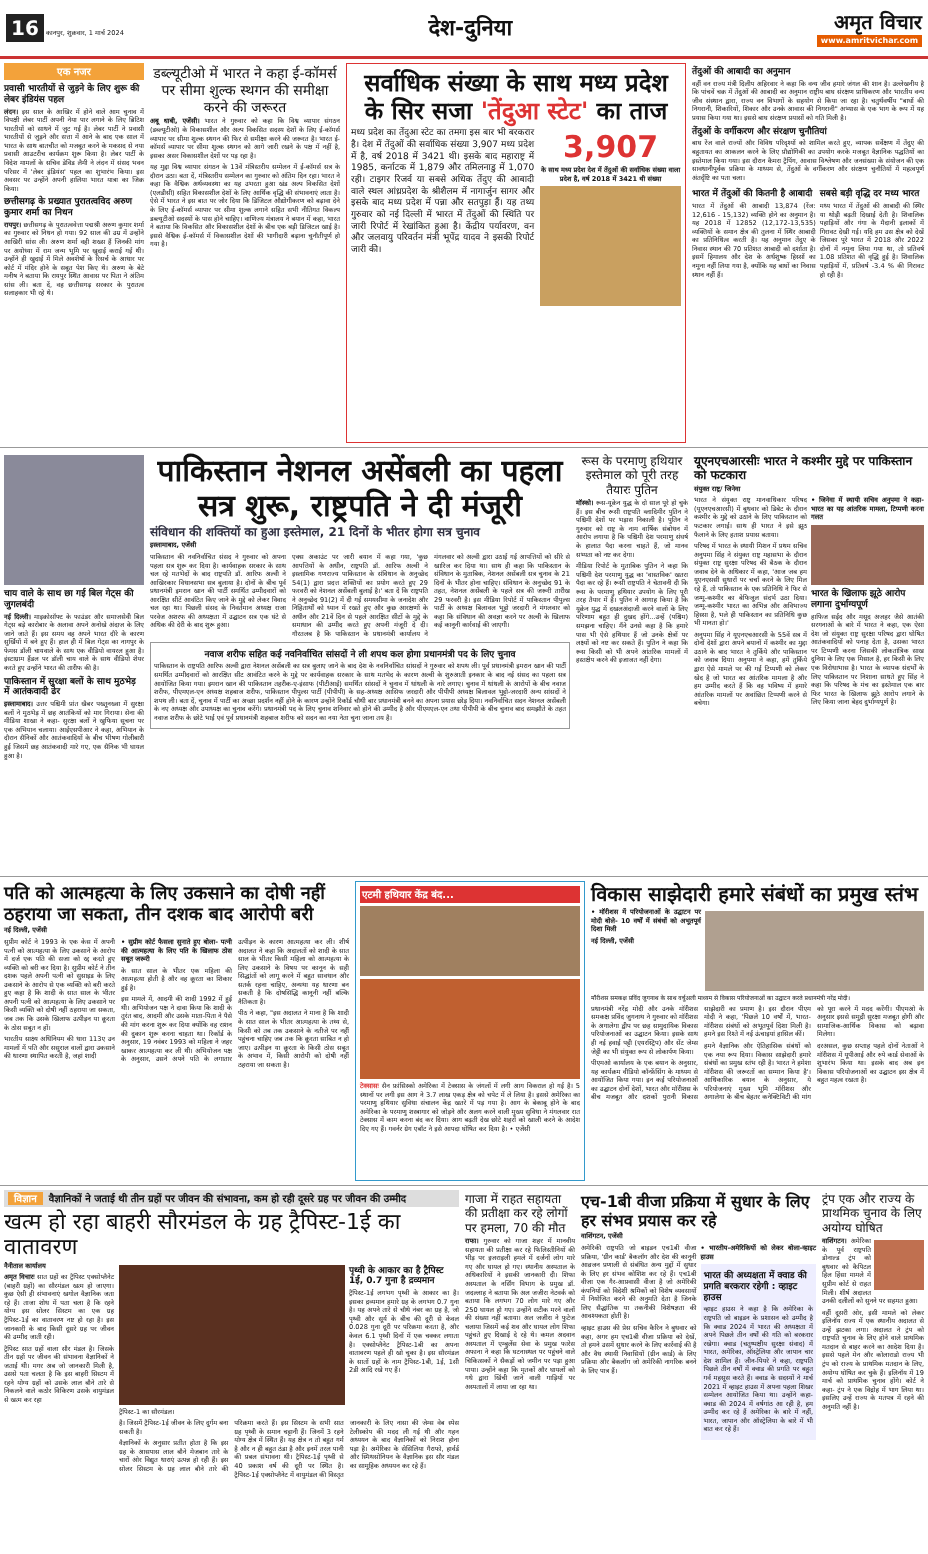16 कानपुर, शुक्रवार, 1 मार्च 2024
देश-दुनिया अमृत विचार
www.amritvichar.com
एक नजर
प्रवासी भारतीयों से जुड़ने के लिए शुरू की लेबर इंडियंस पहल
लंदन। इस साल के आखिर में होने वाले आम चुनाव में विपक्षी लेबर पार्टी अपनी नेया पार लगाने के लिए ब्रिटिश भारतीयों को साधने में जुट गई है। लेबर पार्टी ने प्रवासी भारतीयों से जुड़ने और सत्ता में आने के बाद एक साल में भारत के साथ बातचीत को मजबूत करने के मकसद से नया प्रवासी आउटरीच कार्यक्रम शुरू किया है। लेबर पार्टी के विदेश मामलों के सचिव डेविड लैमी ने लंदन में संसद भवन परिसर में 'लेबर इंडियंस' पहल का शुभारंभ किया। इस अवसर पर उन्होंने अपनी हालिया भारत यात्रा का जिक्र किया।
छत्तीसगढ़ के प्रख्यात पुरातत्वविद अरुण कुमार शर्मा का निधन
रायपुर। छत्तीसगढ़ के पुरातत्ववेत्ता पद्मश्री अरुण कुमार शर्मा का गुरुवार को निधन हो गया। 92 साल की उम्र में उन्होंने आखिरी सांस ली। अरुण शर्मा वही शख्स हैं जिनकी मांग पर अयोध्या में राम जन्म भूमि पर खुदाई कराई गई थी। उन्होंने ही खुदाई में मिले अवशेषों के रिसर्च के आधार पर कोर्ट में मंदिर होने के सबूत पेश किए थे। अरुण के बेटे मनीष ने बताया कि रायपुर स्थित आवास पर पिता ने अंतिम सांस ली। बता दें, वह छत्तीसगढ़ सरकार के पुरातत्व सलाहकार भी रहे थे।
डब्ल्यूटीओ में भारत ने कहा ई-कॉमर्स पर सीमा शुल्क स्थगन की समीक्षा करने की जरूरत
अबू धाबी, एजेंसी। भारत ने गुरुवार को कहा कि विश्व व्यापार संगठन (डब्ल्यूटीओ) के विकासशील और अल्प विकसित सदस्य देशों के लिए ई-कॉमर्स व्यापार पर सीमा शुल्क स्थगन की फिर से समीक्षा करने की जरूरत है। भारत ई-कॉमर्स व्यापार पर सीमा शुल्क स्थगन को आगे जारी रखने के पक्ष में नहीं है, इसका असर विकासशील देशों पर पड़ रहा है।
यह मुद्दा विश्व व्यापार संगठन के 13वें मंत्रिस्तरीय सम्मेलन में ई-कॉमर्स सत्र के दौरान उठा। बता दें, मंत्रिस्तरीय सम्मेलन का गुरुवार को अंतिम दिन रहा। भारत ने कहा कि वैश्विक अर्थव्यवस्था का यह उभरता हुआ खंड अल्प विकसित देशों (एलडीसी) सहित विकासशील देशों के लिए आर्थिक वृद्धि की संभावनाएं लाता है। ऐसे में भारत ने इस बात पर जोर दिया कि डिजिटल औद्योगीकरण को बढ़ावा देने के लिए ई-कॉमर्स व्यापार पर सीमा शुल्क लगाने सहित सभी नीतिगत विकल्प डब्ल्यूटीओ सदस्यों के पास होने चाहिए। वाणिज्य मंत्रालय ने बयान में कहा, भारत ने बताया कि विकसित और विकासशील देशों के बीच एक बड़ी डिजिटल खाई है। इससे वैश्विक ई-कॉमर्स में विकासशील देशों की भागीदारी बढ़ाना चुनौतीपूर्ण हो गया है।
सर्वाधिक संख्या के साथ मध्य प्रदेश के सिर सजा 'तेंदुआ स्टेट' का ताज
मध्य प्रदेश का तेंदुआ स्टेट का तमगा इस बार भी बरकरार है। देश में तेंदुओं की सर्वाधिक संख्या 3,907 मध्य प्रदेश में है, वर्ष 2018 में 3421 थी। इसके बाद महाराष्ट्र में 1985, कर्नाटक में 1,879 और तमिलनाडु में 1,070 रही। टाइगर रिजर्व या सबसे अधिक तेंदुए की आबादी वाले स्थल आंध्रप्रदेश के श्रीशैलम में नागार्जुन सागर और इसके बाद मध्य प्रदेश में पन्ना और सतपुड़ा हैं। यह तथ्य गुरुवार को नई दिल्ली में भारत में तेंदुओं की स्थिति पर जारी रिपोर्ट में रेखांकित हुआ है। केंद्रीय पर्यावरण, वन और जलवायु परिवर्तन मंत्री भूपेंद्र यादव ने इसकी रिपोर्ट जारी की।
3,907
के साथ मध्य प्रदेश देश में तेंदुओं की सर्वाधिक संख्या वाला प्रदेश है, वर्ष 2018 में 3421 थी संख्या
तेंदुओं की आबादी का अनुमान
वहीं वन राज्य मंत्री दिलीप अहिरवार ने कहा कि वन्य जीव हमारे जंगल की शान है। उल्लेखनीय है कि पांचवें चक्र में तेंदुओं की आबादी का अनुमान राष्ट्रीय बाघ संरक्षण प्राधिकरण और भारतीय वन्य जीव संस्थान द्वारा, राज्य वन विभागों के सहयोग से किया जा रहा है। चतुर्थवर्षीय "बाघों की निगरानी, शिकारियों, शिकार और उनके आवास की निगरानी" अभ्यास के एक भाग के रूप में यह प्रयास किया गया था। इससे बाघ संरक्षण प्रयासों को गति मिली है।
तेंदुओं के वर्गीकरण और संरक्षण चुनौतियां
बाघ रेंज वाले राज्यों और विविध परिदृश्यों को शामिल करते हुए, व्यापक सर्वेक्षण में तेंदुए की बहुतायत का आकलन करने के लिए प्रौद्योगिकी का उपयोग करके मजबूत वैज्ञानिक पद्धतियों का इस्तेमाल किया गया। इस दौरान कैमरा ट्रैपिंग, आवास विश्लेषण और जनसंख्या के संयोजन की एक सावधानीपूर्वक प्रक्रिया के माध्यम से, तेंदुओं के वर्गीकरण और संरक्षण चुनौतियों में महत्वपूर्ण अंतर्दृष्टि का पता चला।
भारत में तेंदुओं की कितनी है आबादी
भारत में तेंदुओं की आबादी 13,874 (रेंज: 12,616 - 15,132) व्यक्ति होने का अनुमान है। यह 2018 में 12852 (12,172-13,535) व्यक्तियों के समान क्षेत्र की तुलना में स्थिर आबादी का प्रतिनिधित्व करती है। यह अनुमान तेंदुए के निवास स्थान की 70 प्रतिशत आबादी को दर्शाता है। इसमें हिमालय और देश के अर्धशुष्क हिस्सों का नमूना नहीं लिया गया है, क्योंकि यह बाघों का निवास स्थान नहीं हैं।
सबसे बड़ी वृद्धि दर मध्य भारत
मध्य भारत में तेंदुओं की आबादी की स्थिर या थोड़ी बढ़ती दिखाई देती है। शिवालिक पहाड़ियों और गंगा के मैदानी इलाकों में गिरावट देखी गई। यदि हम उस क्षेत्र को देखें जिसका पूरे भारत में 2018 और 2022 दोनों में नमूना लिया गया था, तो प्रतिवर्ष 1.08 प्रतिशत की वृद्धि हुई है। शिवालिक पहाड़ियों में, प्रतिवर्ष -3.4 % की गिरावट हो रही है।
चाय वाले के साथ छा गई बिल गेट्स की जुगलबंदी
नई दिल्ली। माइक्रोसॉफ्ट के फाउंडर और समाजसेवी बिल गेट्स बड़े कारोबार के अलावा अपने अनोखे अंदाज के लिए जाने जाते हैं। इस समय वह अपने भारत दौरे के कारण सुर्खियों में बने हुए हैं। हाल ही में बिल गेट्स का नागपुर के फेमस डॉली चायवाले के साथ एक वीडियो वायरल हुआ है। इंस्टाग्राम हैंडल पर डॉली चाय वाले के साथ वीडियो शेयर करते हुए उन्होंने भारत की तारीफ की है।
पाकिस्तान में सुरक्षा बलों के साथ मुठभेड़ में आतंकवादी ढेर
इस्लामाबाद। उत्तर पश्चिमी प्रांत खैबर पख्तूनख्वा में सुरक्षा बलों ने मुठभेड़ में छह आतंकियों को मार गिराया। सेना की मीडिया शाखा ने कहा- सुरक्षा बलों ने खुफिया सूचना पर एक अभियान चलाया। आईएसपीआर ने कहा, अभियान के दौरान सैनिकों और आतंकवादियों के बीच भीषण गोलीबारी हुई जिसमें छह आतंकवादी मारे गए, एक सैनिक भी घायल हुआ है।
पाकिस्तान नेशनल असेंबली का पहला सत्र शुरू, राष्ट्रपति ने दी मंजूरी
संविधान की शक्तियों का हुआ इस्तेमाल, 21 दिनों के भीतर होगा सत्र चुनाव
इस्लामाबाद, एजेंसी
पाकिस्तान की नवनिर्वाचित संसद ने गुरुवार को अपना पहला सत्र शुरू कर दिया है। कार्यवाहक सरकार के साथ चल रहे मतभेदों के बाद राष्ट्रपति डॉ. आरिफ अल्वी ने आखिरकार विधानसभा सत्र बुलाया है। दोनों के बीच पूर्व प्रधानमंत्री इमरान खान की पार्टी समर्थित उम्मीदवारों को आरक्षित सीटें आवंटित किए जाने के मुद्दे को लेकर विवाद चल रहा था। पिछली संसद के निवर्तमान अध्यक्ष राजा परवेज अशरफ की अध्यक्षता में उद्घाटन सत्र एक घंटे से अधिक की देरी के बाद शुरू हुआ।
एक्स अकाउंट पर जारी बयान में कहा गया, 'कुछ आपत्तियों के अधीन, राष्ट्रपति डॉ. आरिफ अल्वी ने इस्लामिक गणराज्य पाकिस्तान के संविधान के अनुच्छेद 54(1) द्वारा प्रदत्त शक्तियों का प्रयोग करते हुए 29 फरवरी को नेशनल असेंबली बुलाई है।' बता दें कि राष्ट्रपति ने अनुच्छेद 91(2) में दी गई समयसीमा के जनादेश और निहितार्थों को ध्यान में रखते हुए और कुछ आरक्षणों के अधीन और 21वें दिन से पहले आरक्षित सीटों के मुद्दे के समाधान की उम्मीद करते हुए अपनी मंजूरी दे दी। गौरतलब है कि पाकिस्तान के प्रधानमंत्री कार्यालय ने मंगलवार को अल्वी द्वारा उठाई गई आपत्तियों को सीरे से खारिज कर दिया था। साथ ही कहा कि पाकिस्तान के संविधान के मुताबिक, नेशनल असेंबली सत्र चुनाव के 21 दिनों के भीतर होना चाहिए। संविधान के अनुच्छेद 91 के तहत, नेशनल असेंबली के पहले सत्र की जरूरी तारीख 29 फरवरी है। इस मीडिया रिपोर्ट में पाकिस्तान पीपुल्स पार्टी के अध्यक्ष बिलावल भुट्टो जरदारी ने मंगलवार को कहा कि संविधान की अवज्ञा करने पर अल्वी के खिलाफ कई कानूनी कार्रवाई की जाएगी।
नवाज शरीफ सहित कई नवनिर्वाचित सांसदों ने ली शपथ कल होगा प्रधानमंत्री पद के लिए चुनाव
पाकिस्तान के राष्ट्रपति आरिफ अल्वी द्वारा नेशनल असेंबली का सत्र बुलाए जाने के बाद देश के नवनिर्वाचित सांसदों ने गुरुवार को शपथ ली। पूर्व प्रधानमंत्री इमरान खान की पार्टी समर्थित उम्मीदवारों को आरक्षित सीट आवंटित करने के मुद्दे पर कार्यवाहक सरकार के साथ मतभेद के कारण अल्वी के शुरुआती इनकार के बाद नई संसद का पहला सत्र आयोजित किया गया। इमरान खान की पाकिस्तान तहरीक-ए-इंसाफ (पीटीआई) समर्थित सांसदों ने चुनाव में धांधली के नारे लगाए। चुनाव में धांधली के आरोपों के बीच नवाज शरीफ, पीएमएल-एन अध्यक्ष शहबाज शरीफ, पाकिस्तान पीपुल्स पार्टी (पीपीपी) के सह-अध्यक्ष आसिफ जरदारी और पीपीपी अध्यक्ष बिलावल भुट्टो-जरदारी अन्य सांसदों ने शपथ ली। बता दें, चुनाव में पार्टी का अच्छा प्रदर्शन नहीं होने के कारण उन्होंने रिकॉर्ड चौथी बार प्रधानमंत्री बनने का अपना प्रयास छोड़ दिया। नवनिर्वाचित सदन नेशनल असेंबली के नए अध्यक्ष और उपाध्यक्ष का चुनाव करेंगे। प्रधानमंत्री पद के लिए चुनाव शनिवार को होने की उम्मीद है और पीएमएल-एन तथा पीपीपी के बीच चुनाव बाद समझौते के तहत नवाज शरीफ के छोटे भाई एवं पूर्व प्रधानमंत्री शहबाज शरीफ को सदन का नया नेता चुना जाना तय है।
रूस के परमाणु हथियार इस्तेमाल को पूरी तरह तैयारः पुतिन
मॉस्को। रूस-यूक्रेन युद्ध के दो साल पूरे हो चुके हैं। इस बीच रूसी राष्ट्रपति व्लादिमीर पुतिन ने पश्चिमी देशों पर भड़ास निकाली है। पुतिन ने गुरुवार को राष्ट्र के नाम वार्षिक संबोधन में आरोप लगाया है कि पश्चिमी देश परमाणु संघर्ष के हालात पैदा करना चाहते हैं, जो मानव सभ्यता को नष्ट कर देगा।
मीडिया रिपोर्ट के मुताबिक पुतिन ने कहा कि पश्चिमी देश परमाणु युद्ध का 'वास्तविक' खतरा पैदा कर रहे हैं। रूसी राष्ट्रपति ने चेतावनी दी कि रूस के परमाणु हथियार उपयोग के लिए पूरी तरह तैयार में हैं। पुतिन ने आगाह किया है कि यूक्रेन युद्ध में दखलअंदाजी करने वालों के लिए परिणाम बहुत ही दुखद होंगे...उन्हें (पश्चिम) समझना चाहिए। मैंने उनसे कहा है कि हमारे पास भी ऐसे हथियार हैं जो उनके क्षेत्रों पर लक्ष्यों को नष्ट कर सकते हैं। पुतिन ने कहा कि रूस किसी को भी अपने आंतरिक मामलों में हस्तक्षेप करने की इजाजत नहीं देगा।
यूएनएचआरसीः भारत ने कश्मीर मुद्दे पर पाकिस्तान को फटकारा
संयुक्त राष्ट्र/ जिनेवा
भारत ने संयुक्त राष्ट्र मानवाधिकार परिषद (यूएनएचआरसी) में बुधवार को डिबेट के दौरान कश्मीर के मुद्दे को उठाने के लिए पाकिस्तान को फटकार लगाई। साथ ही भारत ने इसे झूठ फैलाने के लिए हताश प्रयास बताया।
परिषद में भारत के स्थायी मिशन में प्रथम सचिव अनुपमा सिंह ने संयुक्त राष्ट्र महासभा के दौरान संयुक्त राष्ट्र सुरक्षा परिषद की बैठक के दौरान जवाब देने के अधिकार में कहा, 'आज जब हम यूएनएससी सुधारों पर चर्चा करने के लिए मिल रहे हैं, तो पाकिस्तान के एक प्रतिनिधि ने फिर से जम्मू-कश्मीर का बेफिजूल संदर्भ उठा दिया। जम्मू-कश्मीर भारत का अभिन्न और अविभाज्य हिस्सा है, भले ही पाकिस्तान का प्रतिनिधि कुछ भी मानता हो।'
अनुपमा सिंह ने यूएनएचआरसी के 55वें सत्र में दोनों देशों द्वारा अपने बयानों में कश्मीर का मुद्दा उठाने के बाद भारत ने तुर्किये और पाकिस्तान को जवाब दिया। अनुपमा ने कहा, हमें तुर्किये द्वारा ऐसे मामले पर की गई टिप्पणी को लेकर खेद है जो भारत का आंतरिक मामला है और हम उम्मीद करते हैं कि वह भविष्य में हमारे आंतरिक मामलों पर अवांछित टिप्पणी करने से बचेगा।
• जिनेवा में स्थायी सचिव अनुपमा ने कहा- भारत का यह आंतरिक मामला, टिप्पणी करना गलत
भारत के खिलाफ झूठे आरोप लगाना दुर्भाग्यपूर्ण
हाफिज सईद और मसूद अजहर जैसे आतंकी सरगनाओं के बारे में भारत ने कहा, एक ऐसा देश जो संयुक्त राष्ट्र सुरक्षा परिषद द्वारा घोषित आतंकवादियों को पनाह देता है, उसका भारत पर टिप्पणी करना जिसकी लोकतांत्रिक साख दुनिया के लिए एक मिसाल है, हर किसी के लिए एक विरोधाभास है। भारत के व्यापक संदर्भों के लिए पाकिस्तान पर निशाना साधते हुए सिंह ने कहा कि परिषद के मंच का इस्तेमाल एक बार फिर भारत के खिलाफ झूठे आरोप लगाने के लिए किया जाना बेहद दुर्भाग्यपूर्ण है।
पति को आत्महत्या के लिए उकसाने का दोषी नहीं ठहराया जा सकता, तीन दशक बाद आरोपी बरी
नई दिल्ली, एजेंसी
सुप्रीम कोर्ट ने 1993 के एक केस में अपनी पत्नी को आत्महत्या के लिए उकसाने के आरोप में दर्ज एक पति की सजा को रद्द करते हुए व्यक्ति को बरी कर दिया है। सुप्रीम कोर्ट ने तीन दशक पहले अपनी पत्नी को सुसाइड के लिए उकसाने के आरोप से एक व्यक्ति को बरी करते हुए कहा है कि शादी के सात साल के भीतर अपनी पत्नी को आत्महत्या के लिए उकसाने पर किसी व्यक्ति को दोषी नहीं ठहराया जा सकता, जब तक कि उसके खिलाफ उत्पीड़न या क्रूरता के ठोस सबूत न हों।
भारतीय साक्ष्य अधिनियम की धारा 113ए उन मामलों में पति और ससुराल वालों द्वारा उकसाने की धारणा स्थापित करती है, जहां शादी
• सुप्रीम कोर्ट फैसला सुनाते हुए बोला- पत्नी की आत्महत्या के लिए पति के खिलाफ ठोस सबूत जरूरी
के सात साल के भीतर एक महिला की आत्महत्या होती है और वह क्रूरता का शिकार हुई है।
इस मामले में, आदमी की शादी 1992 में हुई थी। अभियोजन पक्ष ने दावा किया कि शादी के तुरंत बाद, आदमी और उसके माता-पिता ने पैसे की मांग करना शुरू कर दिया क्योंकि वह राशन की दुकान शुरू करना चाहता था। रिकॉर्ड के अनुसार, 19 नवंबर 1993 को महिला ने जहर खाकर आत्महत्या कर ली थी। अभियोजन पक्ष के अनुसार, उसने अपने पति के लगातार उत्पीड़न के कारण आत्महत्या कर ली। शीर्ष अदालत ने कहा कि अदालतों को शादी के सात साल के भीतर किसी महिला को आत्महत्या के लिए उकसाने के विषय पर कानून के सही सिद्धांतों को लागू करने में बहुत सावधान और सतर्क रहना चाहिए, अन्यथा यह धारणा बन सकती है कि दोषसिद्धि कानूनी नहीं बल्कि नैतिकता है।
पीठ ने कहा, "इस अदालत ने माना है कि शादी के सात साल के भीतर आत्महत्या के तथ्य से, किसी को तब तक उकसाने के नतीजे पर नहीं पहुंचना चाहिए जब तक कि क्रूरता साबित न हो जाए। उत्पीड़न या क्रूरता के किसी ठोस सबूत के अभाव में, किसी आरोपी को दोषी नहीं ठहराया जा सकता है।
एटमी हथियार केंद्र बंद...
टेक्सासः सैन फ्रांसिस्को अमेरिका में टेक्सास के जंगलों में लगी आग विकराल हो गई है। 5 स्थानों पर लगी इस आग ने 3.7 लाख एकड़ क्षेत्र को चपेट में ले लिया है। इससे अमेरिका का परमाणु हथियार सुविधा संचालन केंद्र खतरे में पड़ गया है। आग के बेकाबू होने के बाद अमेरिका के परमाणु शस्त्रागार को जोड़ने और अलग करने वाली मुख्य सुविधा ने मंगलवार रात टेक्सास में काम करना बंद कर दिया। आग बढ़ती देख छोटे शहरों को खाली करने के आदेश दिए गए हैं। गवर्नर ग्रेग एबॉट ने इसे आपदा घोषित कर दिया है। • एजेंसी
विकास साझेदारी हमारे संबंधों का प्रमुख स्तंभ
• मॉरीशस में परियोजनाओं के उद्घाटन पर मोदी बोले- 10 वर्षों में संबंधों को अभूतपूर्व दिशा मिली
नई दिल्ली, एजेंसी
मॉरीशस समकक्ष प्रविंद जुगनाथ के साथ वर्चुअली माध्यम से विकास परियोजनाओं का उद्घाटन करते प्रधानमंत्री नरेंद्र मोदी।
प्रधानमंत्री नरेंद्र मोदी और उनके मॉरीशस समकक्ष प्रविंद जुगनाथ ने गुरुवार को मॉरीशस के अगालेगा द्वीप पर छह सामुदायिक विकास परियोजनाओं का उद्घाटन किया। इसके साथ ही नई हवाई पट्टी (एयरस्ट्रिप) और सेंट जेम्स जेट्टी का भी संयुक्त रूप से लोकार्पण किया।
पीएमओ कार्यालय के एक बयान के अनुसार, यह कार्यक्रम वीडियो कॉन्फ्रेंसिंग के माध्यम से आयोजित किया गया। इन कई परियोजनाओं का उद्घाटन दोनों देशों, भारत और मॉरीशस के बीच मजबूत और दशकों पुरानी विकास साझेदारी का प्रमाण है। इस दौरान पीएम मोदी ने कहा, 'पिछले 10 वर्षों में, भारत-मॉरीशस संबंधों को अभूतपूर्व दिशा मिली है। हमने इस रिश्ते में नई ऊंचाइयां हासिल कीं।
हमने वैज्ञानिक और ऐतिहासिक संबंधों को एक नया रूप दिया। विकास साझेदारी हमारे संबंधों का प्रमुख स्तंभ रही है। भारत ने हमेशा मॉरीशस की जरूरतों का सम्मान किया है'। आधिकारिक बयान के अनुसार, ये परियोजनाएं मुख्य भूमि मॉरीशस और अगालेगा के बीच बेहतर कनेक्टिविटी की मांग को पूरा करने में मदद करेंगी। पीएमओ के अनुसार इससे समुद्री सुरक्षा मजबूत होगी और सामाजिक-आर्थिक विकास को बढ़ावा मिलेगा।
दरअसल, कुछ सप्ताह पहले दोनों नेताओं ने मॉरीशस में यूपीआई और रुपे कार्ड सेवाओं के शुभारंभ किया था। इसके बाद अब इन विकास परियोजनाओं का उद्घाटन इस क्षेत्र में बहुत महत्व रखता है।
विज्ञान वैज्ञानिकों ने जताई थी तीन ग्रहों पर जीवन की संभावना, कम हो रही दूसरे ग्रह पर जीवन की उम्मीद
खत्म हो रहा बाहरी सौरमंडल के ग्रह ट्रैपिस्ट-1ई का वातावरण
नैनीताल कार्यालय
अमृत विचारः सात ग्रहों का ट्रैपिस्ट एक्सोप्लैनेट (बाहरी ग्रहों) का सौरमंडल खत्म हो जाएगा। कुछ ऐसी ही संभावनाएं खगोल वैज्ञानिक जता रहे हैं। ताजा शोध में पता चला है कि रहने योग्य इस सोलर सिस्टम का एक ग्रह ट्रैपिस्ट-1ई का वातावरण नष्ट हो रहा है। इस जानकारी के बाद किसी दूसरे ग्रह पर जीवन की उम्मीद जाती रही।
ट्रैपिस्ट सात ग्रहों वाला सौर मंडल है। जिसके तीन ग्रहों पर जीवन की संभावना वैज्ञानिकों ने जताई थी। मगर अब जो जानकारी मिली है, उससे पता चलता है कि इस बाहरी सिस्टम में रहने योग्य ग्रहों को उसके लाल बौने तारे से निकलने वाले कठोर विकिरण उसके वायुमंडल से खत्म कर रहा
ट्रैपिस्ट-1 का सौरमंडल।
पृथ्वी के आकार का है ट्रैपिस्ट 1ई, 0.7 गुना है द्रव्यमान
ट्रैपिस्ट-1ई लगभग पृथ्वी के आकार का है। इसका द्रव्यमान हमारे ग्रह के लगभग 0.7 गुना है। यह अपने तारे से चौथे नंबर का ग्रह है, जो पृथ्वी और सूर्य के बीच की दूरी से केवल 0.028 गुना दूरी पर परिक्रमा करता है, और केवल 6.1 पृथ्वी दिनों में एक चक्कर लगाता है। एक्सोप्लैनेट ट्रैपिस्ट-1बी का अपना वातावरण पहले ही खो चुका है। इस सौरमंडल के सातों ग्रहों के नाम ट्रैपिस्ट-1बी, 1ई, 1सी 2डी आदि रखे गए हैं।
है। जिसमें ट्रैपिस्ट-1ई जीवन के लिए दुर्गम बना सकती है।
वैज्ञानिकों के अनुसार प्रतीत होता है कि इस ग्रह के आसपास लाल बौने मेजबान तारे के चारों ओर विद्युत धाराएं उत्पन्न हो रही हैं। इस सोलर सिस्टम के ग्रह लाल बौने तारे की परिक्रमा करते हैं। इस सिस्टम के सभी सात ग्रह पृथ्वी के समान चट्टानी हैं। जिनमें 3 रहने योग्य क्षेत्र में स्थित हैं। यह क्षेत्र न तो बहुत गर्म है और न ही बहुत ठंडा है और इनमें तरल पानी की प्रबल संभावना थी। ट्रैपिस्ट-1ई पृथ्वी से 40 प्रकाश वर्ष की दूरी पर स्थित है। ट्रैपिस्ट-1ई एक्सोप्लैनेट में वायुमंडल की विस्तृत जानकारी के लिए नासा की जेम्स वेब स्पेस टेलीस्कोप की मदद ली गई थी और गहन अध्ययन के बाद वैज्ञानिकों को निराश होना पड़ा है। अमेरिका के सेसिलिया गैराफो, हार्वर्ड और स्मिथसोनियन के वैज्ञानिक इस सौर मंडल का सामूहिक अध्ययन कर रहे हैं।
गाजा में राहत सहायता की प्रतीक्षा कर रहे लोगों पर हमला, 70 की मौत
राफा। गुरुवार को गाजा शहर में मानवीय सहायता की प्रतीक्षा कर रहे फिलिस्तीनियों की भीड़ पर इजराइली हमले में दर्जनों लोग मारे गए और घायल हो गए। स्थानीय अस्पताल के अधिकारियों ने इसकी जानकारी दी। शिफा अस्पताल के नर्सिंग विभाग के प्रमुख डॉ. जदल्लाह ने बताया कि अल जजीरा नेटवर्क को बताया कि लगभग 70 लोग मारे गए और 250 घायल हो गए। उन्होंने सटीक मरने वालों की संख्या नहीं बताया। अल जजीरा ने फुटेज चलाया जिसमें कई शव और घायल लोग शिफा पहुंचते हुए दिखाई दे रहे थे। कमल अदवान अस्पताल में एम्बुलेंस सेवा के प्रमुख फारेस अफाना ने कहा कि घटनास्थल पर पहुंचने वाले चिकित्सकों ने सैकड़ों को जमीन पर पड़ा हुआ पाया। उन्होंने कहा कि मृतकों और घायलों को गधे द्वारा खिंची जाने वाली गाड़ियों पर अस्पतालों में लाया जा रहा था।
एच-1बी वीजा प्रक्रिया में सुधार के लिए हर संभव प्रयास कर रहे
वाशिंगटन, एजेंसी
अमेरिकी राष्ट्रपति जो बाइडन एच1बी वीजा प्रक्रिया, 'ग्रीन कार्ड' बैकलॉग और देश की कानूनी आव्रजन प्रणाली से संबंधित अन्य मुद्दों में सुधार के लिए हर संभव कोशिश कर रहे हैं। एच1बी वीजा एक गैर-आप्रवासी वीजा है जो अमेरिकी कंपनियों को विदेशी श्रमिकों को विशेष व्यवसायों में नियोजित करने की अनुमति देता है जिनके लिए सैद्धांतिक या तकनीकी विशेषज्ञता की आवश्यकता होती है।
व्हाइट हाउस की प्रेस सचिव कैरिन ने बुधवार को कहा, अगर हम एच1बी वीजा प्रक्रिया को देखें, तो हमने उसमें सुधार करने के लिए कार्रवाई की है और वैध स्थायी निवासियों (ग्रीन कार्ड) के लिए प्रक्रिया और बैकलॉग जो अमेरिकी नागरिक बनने के लिए पात्र हैं।
• भारतीय-अमेरिकियों को लेकर बोला-व्हाइट हाउस
भारत की अध्यक्षता में क्वाड की प्रगति बरकरार रहेगी : व्हाइट हाउस
व्हाइट हाउस ने कहा है कि अमेरिका के राष्ट्रपति जो बाइडन के प्रशासन को उम्मीद है कि क्वाड 2024 में भारत की अध्यक्षता में अपने पिछले तीन वर्षों की गति को बरकरार रखेगा। क्वाड (चतुष्पक्षीय सुरक्षा संवाद) में भारत, अमेरिका, ऑस्ट्रेलिया और जापान चार देश शामिल हैं। जीन-पियरे ने कहा, राष्ट्रपति पिछले तीन वर्षों में क्वाड की प्रगति पर बहुत गर्व महसूस करते हैं। क्वाड के सदस्यों ने मार्च 2021 में व्हाइट हाउस में अपना पहला शिखर सम्मेलन आयोजित किया था। उन्होंने कहा- क्वाड की 2024 में वर्षगांठ आ रही है, हम उम्मीद कर रहे हैं अमेरिका के बारे में नहीं, भारत, जापान और ऑस्ट्रेलिया के बारे में भी बात कर रहे हैं।
ट्रंप एक और राज्य के प्राथमिक चुनाव के लिए अयोग्य घोषित
वाशिंगटन। अमेरिका के पूर्व राष्ट्रपति डोनाल्ड ट्रंप को बुधवार को कैपिटल हिल हिंसा मामले में सुप्रीम कोर्ट से राहत मिली। शीर्ष अदालत उनकी दलीलों को सुनने पर सहमत हुआ।
वहीं दूसरी ओर, इसी मामले को लेकर इलिनॉय राज्य में एक स्थानीय अदालत से उन्हें झटका लगा। अदालत ने ट्रंप को राष्ट्रपति चुनाव के लिए होने वाले प्राथमिक मतदान से बाहर करने का आदेश दिया है। इससे पहले मेन और कोलाराडो राज्य भी ट्रंप को राज्य के प्राथमिक मतदान के लिए, अयोग्य घोषित कर चुके हैं। इलिनॉय में 19 मार्च को प्राथमिक चुनाव होंगे। कोर्ट ने कहा- ट्रंप ने एक विद्रोह में भाग लिया था। इसलिए उन्हें राज्य के मतपत्र में रहने की अनुमति नहीं है।